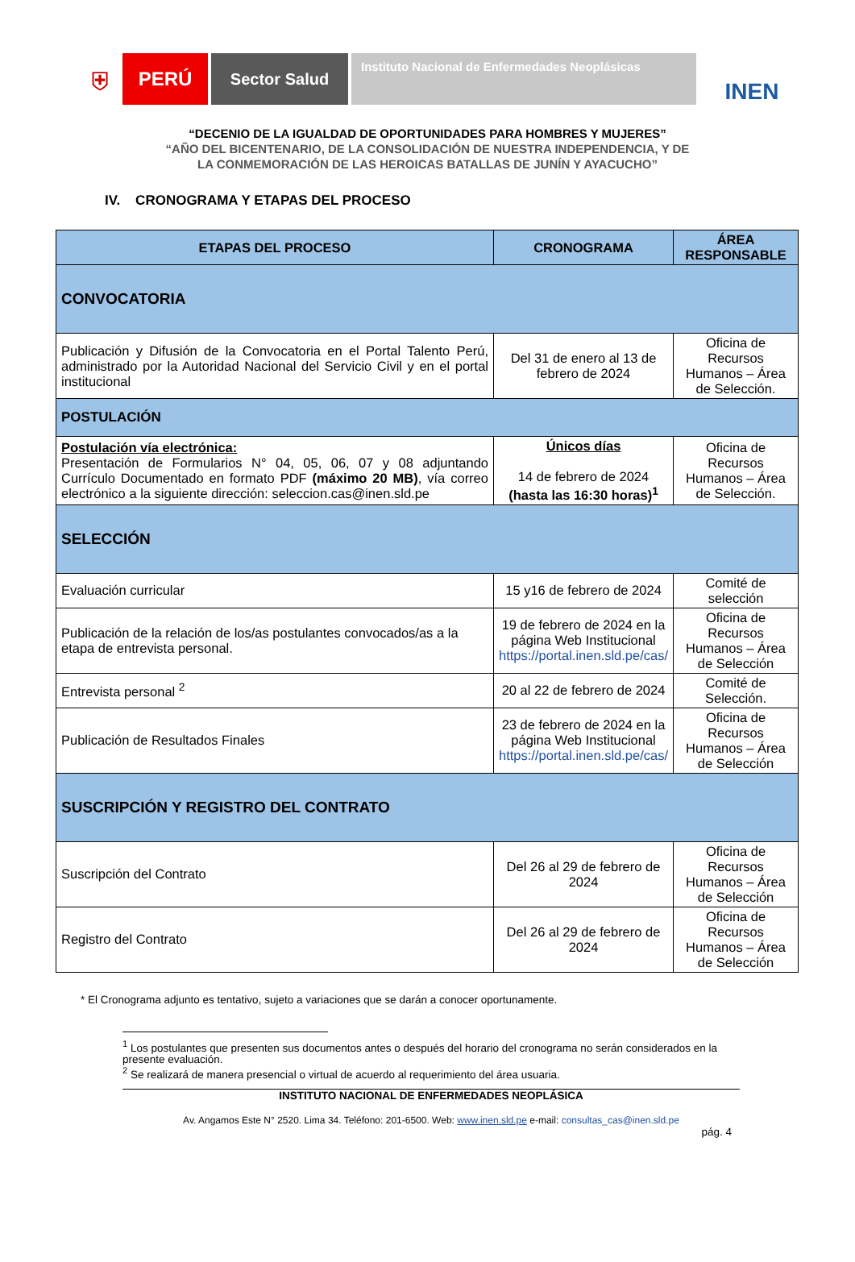⛨
PERÚ
Sector Salud
Instituto Nacional de Enfermedades Neoplásicas
INEN
“DECENIO DE LA IGUALDAD DE OPORTUNIDADES PARA HOMBRES Y MUJERES”
“AÑO DEL BICENTENARIO, DE LA CONSOLIDACIÓN DE NUESTRA INDEPENDENCIA, Y DE
LA CONMEMORACIÓN DE LAS HEROICAS BATALLAS DE JUNÍN Y AYACUCHO”
IV. CRONOGRAMA Y ETAPAS DEL PROCESO
| ETAPAS DEL PROCESO | CRONOGRAMA | ÁREA RESPONSABLE |
| --- | --- | --- |
| CONVOCATORIA | | |
| Publicación y Difusión de la Convocatoria en el Portal Talento Perú, administrado por la Autoridad Nacional del Servicio Civil y en el portal institucional | Del 31 de enero al 13 de febrero de 2024 | Oficina de Recursos Humanos – Área de Selección. |
| POSTULACIÓN | | |
| Postulación vía electrónica: Presentación de Formularios N° 04, 05, 06, 07 y 08 adjuntando Currículo Documentado en formato PDF (máximo 20 MB) , vía correo electrónico a la siguiente dirección: seleccion.cas@inen.sld.pe | Únicos días 14 de febrero de 2024 (hasta las 16:30 horas)<sup>1</sup> | Oficina de Recursos Humanos – Área de Selección. |
| SELECCIÓN | | |
| Evaluación curricular | 15 y16 de febrero de 2024 | Comité de selección |
| Publicación de la relación de los/as postulantes convocados/as a la etapa de entrevista personal. | 19 de febrero de 2024 en la página Web Institucional https://portal.inen.sld.pe/cas/ | Oficina de Recursos Humanos – Área de Selección |
| Entrevista personal <sup>2</sup> | 20 al 22 de febrero de 2024 | Comité de Selección. |
| Publicación de Resultados Finales | 23 de febrero de 2024 en la página Web Institucional https://portal.inen.sld.pe/cas/ | Oficina de Recursos Humanos – Área de Selección |
| SUSCRIPCIÓN Y REGISTRO DEL CONTRATO | | |
| Suscripción del Contrato | Del 26 al 29 de febrero de 2024 | Oficina de Recursos Humanos – Área de Selección |
| Registro del Contrato | Del 26 al 29 de febrero de 2024 | Oficina de Recursos Humanos – Área de Selección |
* El Cronograma adjunto es tentativo, sujeto a variaciones que se darán a conocer oportunamente.
<sup>1</sup> Los postulantes que presenten sus documentos antes o después del horario del cronograma no serán considerados en la presente evaluación.
<sup>2</sup> Se realizará de manera presencial o virtual de acuerdo al requerimiento del área usuaria.
INSTITUTO NACIONAL DE ENFERMEDADES NEOPLÁSICA
Av. Angamos Este N° 2520. Lima 34. Teléfono: 201-6500. Web: www.inen.sld.pe e-mail: consultas_cas@inen.sld.pe
pág. 4